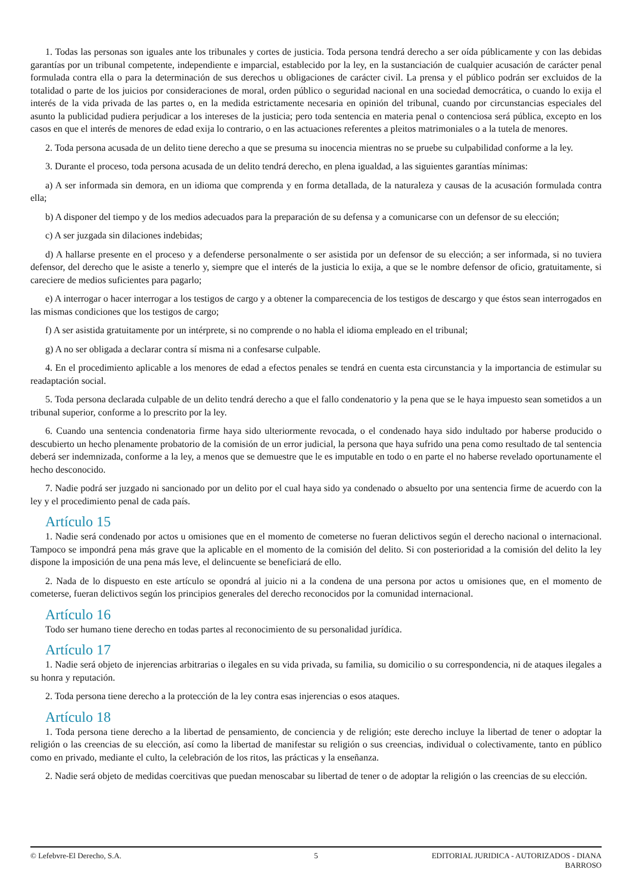1. Todas las personas son iguales ante los tribunales y cortes de justicia. Toda persona tendrá derecho a ser oída públicamente y con las debidas garantías por un tribunal competente, independiente e imparcial, establecido por la ley, en la sustanciación de cualquier acusación de carácter penal formulada contra ella o para la determinación de sus derechos u obligaciones de carácter civil. La prensa y el público podrán ser excluidos de la totalidad o parte de los juicios por consideraciones de moral, orden público o seguridad nacional en una sociedad democrática, o cuando lo exija el interés de la vida privada de las partes o, en la medida estrictamente necesaria en opinión del tribunal, cuando por circunstancias especiales del asunto la publicidad pudiera perjudicar a los intereses de la justicia; pero toda sentencia en materia penal o contenciosa será pública, excepto en los casos en que el interés de menores de edad exija lo contrario, o en las actuaciones referentes a pleitos matrimoniales o a la tutela de menores.
2. Toda persona acusada de un delito tiene derecho a que se presuma su inocencia mientras no se pruebe su culpabilidad conforme a la ley.
3. Durante el proceso, toda persona acusada de un delito tendrá derecho, en plena igualdad, a las siguientes garantías mínimas:
a) A ser informada sin demora, en un idioma que comprenda y en forma detallada, de la naturaleza y causas de la acusación formulada contra ella;
b) A disponer del tiempo y de los medios adecuados para la preparación de su defensa y a comunicarse con un defensor de su elección;
c) A ser juzgada sin dilaciones indebidas;
d) A hallarse presente en el proceso y a defenderse personalmente o ser asistida por un defensor de su elección; a ser informada, si no tuviera defensor, del derecho que le asiste a tenerlo y, siempre que el interés de la justicia lo exija, a que se le nombre defensor de oficio, gratuitamente, si careciere de medios suficientes para pagarlo;
e) A interrogar o hacer interrogar a los testigos de cargo y a obtener la comparecencia de los testigos de descargo y que éstos sean interrogados en las mismas condiciones que los testigos de cargo;
f) A ser asistida gratuitamente por un intérprete, si no comprende o no habla el idioma empleado en el tribunal;
g) A no ser obligada a declarar contra sí misma ni a confesarse culpable.
4. En el procedimiento aplicable a los menores de edad a efectos penales se tendrá en cuenta esta circunstancia y la importancia de estimular su readaptación social.
5. Toda persona declarada culpable de un delito tendrá derecho a que el fallo condenatorio y la pena que se le haya impuesto sean sometidos a un tribunal superior, conforme a lo prescrito por la ley.
6. Cuando una sentencia condenatoria firme haya sido ulteriormente revocada, o el condenado haya sido indultado por haberse producido o descubierto un hecho plenamente probatorio de la comisión de un error judicial, la persona que haya sufrido una pena como resultado de tal sentencia deberá ser indemnizada, conforme a la ley, a menos que se demuestre que le es imputable en todo o en parte el no haberse revelado oportunamente el hecho desconocido.
7. Nadie podrá ser juzgado ni sancionado por un delito por el cual haya sido ya condenado o absuelto por una sentencia firme de acuerdo con la ley y el procedimiento penal de cada país.
Artículo 15
1. Nadie será condenado por actos u omisiones que en el momento de cometerse no fueran delictivos según el derecho nacional o internacional. Tampoco se impondrá pena más grave que la aplicable en el momento de la comisión del delito. Si con posterioridad a la comisión del delito la ley dispone la imposición de una pena más leve, el delincuente se beneficiará de ello.
2. Nada de lo dispuesto en este artículo se opondrá al juicio ni a la condena de una persona por actos u omisiones que, en el momento de cometerse, fueran delictivos según los principios generales del derecho reconocidos por la comunidad internacional.
Artículo 16
Todo ser humano tiene derecho en todas partes al reconocimiento de su personalidad jurídica.
Artículo 17
1. Nadie será objeto de injerencias arbitrarias o ilegales en su vida privada, su familia, su domicilio o su correspondencia, ni de ataques ilegales a su honra y reputación.
2. Toda persona tiene derecho a la protección de la ley contra esas injerencias o esos ataques.
Artículo 18
1. Toda persona tiene derecho a la libertad de pensamiento, de conciencia y de religión; este derecho incluye la libertad de tener o adoptar la religión o las creencias de su elección, así como la libertad de manifestar su religión o sus creencias, individual o colectivamente, tanto en público como en privado, mediante el culto, la celebración de los ritos, las prácticas y la enseñanza.
2. Nadie será objeto de medidas coercitivas que puedan menoscabar su libertad de tener o de adoptar la religión o las creencias de su elección.
© Lefebvre-El Derecho, S.A. 5 EDITORIAL JURIDICA - AUTORIZADOS - DIANA BARROSO